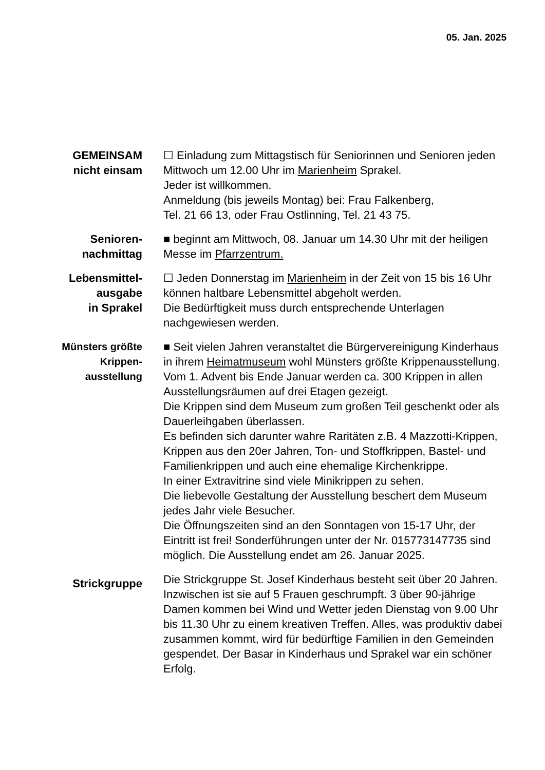05. Jan. 2025
GEMEINSAM
nicht einsam
☐ Einladung zum Mittagstisch für Seniorinnen und Senioren jeden Mittwoch um 12.00 Uhr im Marienheim Sprakel.
Jeder ist willkommen.
Anmeldung (bis jeweils Montag) bei: Frau Falkenberg,
Tel. 21 66 13, oder Frau Ostlinning, Tel. 21 43 75.
Senioren-
nachmittag
■ beginnt am Mittwoch, 08. Januar um 14.30 Uhr mit der heiligen Messe im Pfarrzentrum.
Lebensmittel-
ausgabe
in Sprakel
☐ Jeden Donnerstag im Marienheim in der Zeit von 15 bis 16 Uhr können haltbare Lebensmittel abgeholt werden.
Die Bedürftigkeit muss durch entsprechende Unterlagen nachgewiesen werden.
Münsters größte
Krippen-
ausstellung
■ Seit vielen Jahren veranstaltet die Bürgervereinigung Kinderhaus in ihrem Heimatmuseum wohl Münsters größte Krippenausstellung. Vom 1. Advent bis Ende Januar werden ca. 300 Krippen in allen Ausstellungsräumen auf drei Etagen gezeigt.
Die Krippen sind dem Museum zum großen Teil geschenkt oder als Dauerleihgaben überlassen.
Es befinden sich darunter wahre Raritäten z.B. 4 Mazzotti-Krippen, Krippen aus den 20er Jahren, Ton- und Stoffkrippen, Bastel- und Familienkrippen und auch eine ehemalige Kirchenkrippe.
In einer Extravitrine sind viele Minikrippen zu sehen.
Die liebevolle Gestaltung der Ausstellung beschert dem Museum jedes Jahr viele Besucher.
Die Öffnungszeiten sind an den Sonntagen von 15-17 Uhr, der Eintritt ist frei! Sonderführungen unter der Nr. 015773147735 sind möglich. Die Ausstellung endet am 26. Januar 2025.
Strickgruppe
Die Strickgruppe St. Josef Kinderhaus besteht seit über 20 Jahren. Inzwischen ist sie auf 5 Frauen geschrumpft. 3 über 90-jährige Damen kommen bei Wind und Wetter jeden Dienstag von 9.00 Uhr bis 11.30 Uhr zu einem kreativen Treffen. Alles, was produktiv dabei zusammen kommt, wird für bedürftige Familien in den Gemeinden gespendet. Der Basar in Kinderhaus und Sprakel war ein schöner Erfolg.